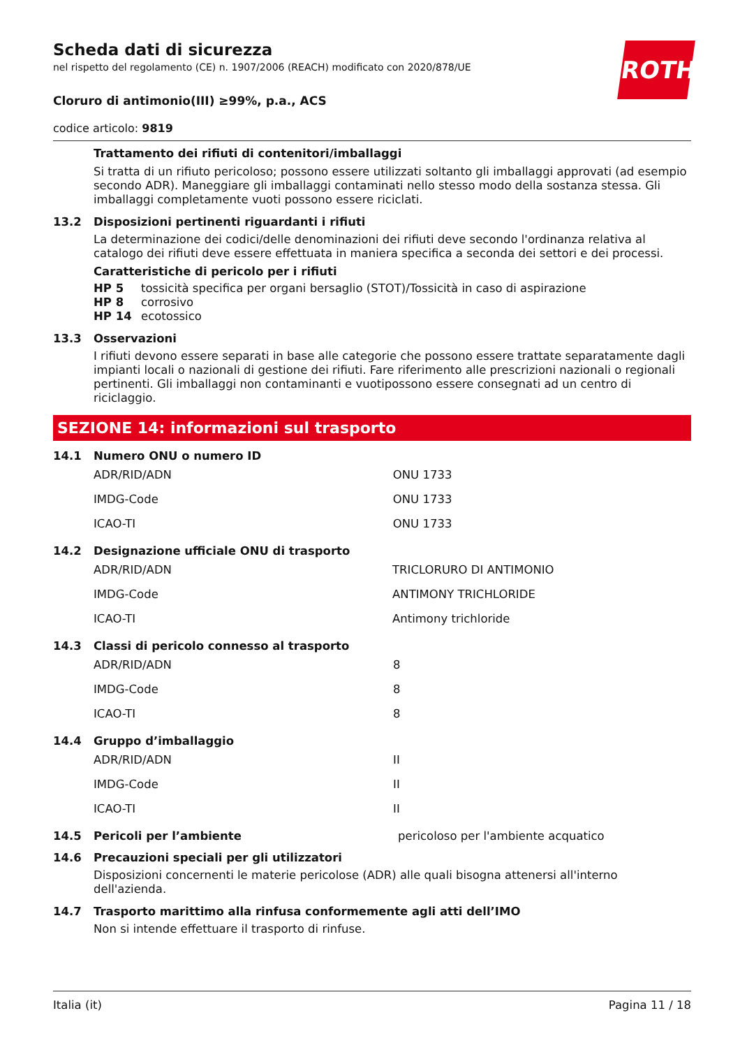ROTH
Scheda dati di sicurezza
nel rispetto del regolamento (CE) n. 1907/2006 (REACH) modificato con 2020/878/UE
Cloruro di antimonio(III) ≥99%, p.a., ACS
codice articolo: 9819
Trattamento dei rifiuti di contenitori/imballaggi
Si tratta di un rifiuto pericoloso; possono essere utilizzati soltanto gli imballaggi approvati (ad esempio secondo ADR). Maneggiare gli imballaggi contaminati nello stesso modo della sostanza stessa. Gli imballaggi completamente vuoti possono essere riciclati.
13.2 Disposizioni pertinenti riguardanti i rifiuti
La determinazione dei codici/delle denominazioni dei rifiuti deve secondo l'ordinanza relativa al catalogo dei rifiuti deve essere effettuata in maniera specifica a seconda dei settori e dei processi.
Caratteristiche di pericolo per i rifiuti
HP 5 tossicità specifica per organi bersaglio (STOT)/Tossicità in caso di aspirazione
HP 8 corrosivo
HP 14 ecotossico
13.3 Osservazioni
I rifiuti devono essere separati in base alle categorie che possono essere trattate separatamente dagli impianti locali o nazionali di gestione dei rifiuti. Fare riferimento alle prescrizioni nazionali o regionali pertinenti. Gli imballaggi non contaminanti e vuotipossono essere consegnati ad un centro di riciclaggio.
SEZIONE 14: informazioni sul trasporto
14.1 Numero ONU o numero ID
| ADR/RID/ADN | ONU 1733 |
| IMDG-Code | ONU 1733 |
| ICAO-TI | ONU 1733 |
14.2 Designazione ufficiale ONU di trasporto
| ADR/RID/ADN | TRICLORURO DI ANTIMONIO |
| IMDG-Code | ANTIMONY TRICHLORIDE |
| ICAO-TI | Antimony trichloride |
14.3 Classi di pericolo connesso al trasporto
| ADR/RID/ADN | 8 |
| IMDG-Code | 8 |
| ICAO-TI | 8 |
14.4 Gruppo d’imballaggio
| ADR/RID/ADN | II |
| IMDG-Code | II |
| ICAO-TI | II |
14.5 Pericoli per l’ambiente pericoloso per l'ambiente acquatico
14.6 Precauzioni speciali per gli utilizzatori
Disposizioni concernenti le materie pericolose (ADR) alle quali bisogna attenersi all'interno dell'azienda.
14.7 Trasporto marittimo alla rinfusa conformemente agli atti dell’IMO
Non si intende effettuare il trasporto di rinfuse.
Italia (it) Pagina 11 / 18